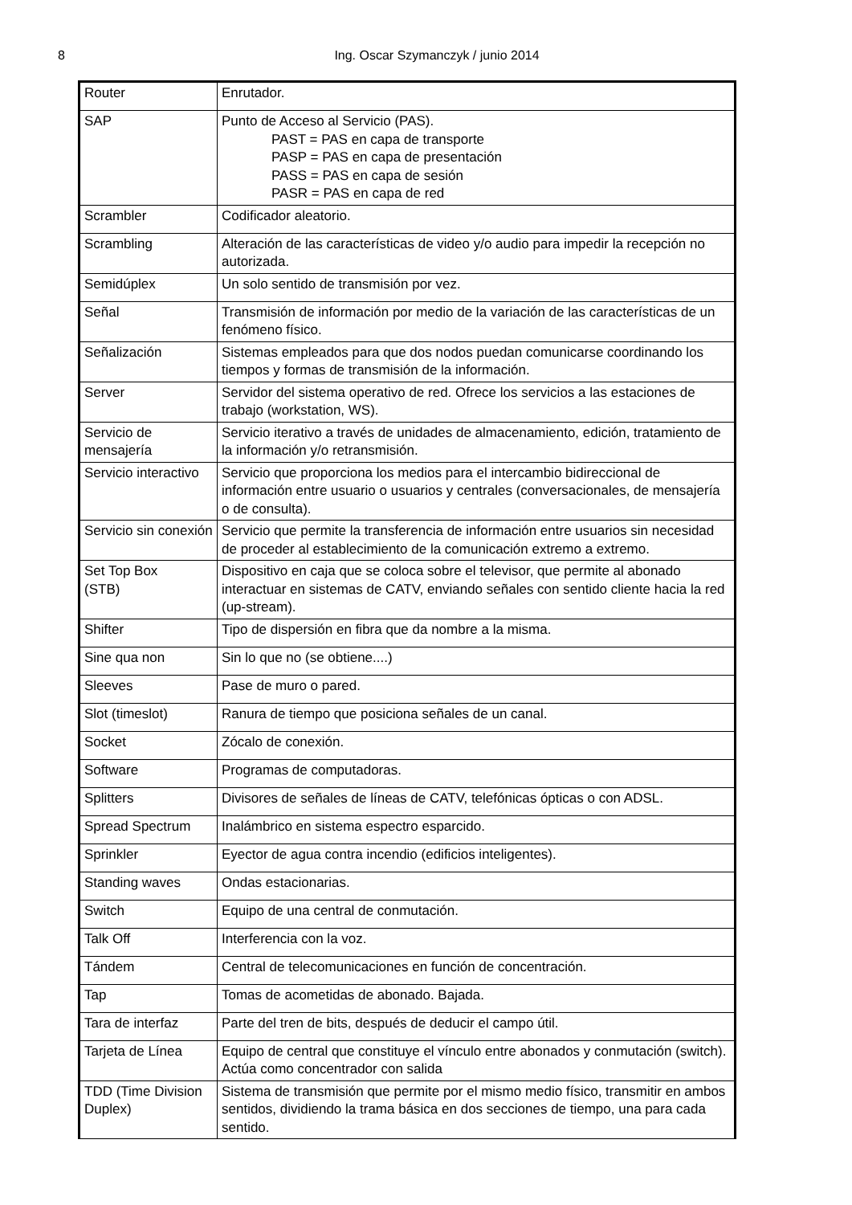8 Ing. Oscar Szymanczyk / junio 2014
| Router | Enrutador. |
| SAP | Punto de Acceso al Servicio (PAS). PAST = PAS en capa de transporte PASP = PAS en capa de presentación PASS = PAS en capa de sesión PASR = PAS en capa de red |
| Scrambler | Codificador aleatorio. |
| Scrambling | Alteración de las características de video y/o audio para impedir la recepción no autorizada. |
| Semidúplex | Un solo sentido de transmisión por vez. |
| Señal | Transmisión de información por medio de la variación de las características de un fenómeno físico. |
| Señalización | Sistemas empleados para que dos nodos puedan comunicarse coordinando los tiempos y formas de transmisión de la información. |
| Server | Servidor del sistema operativo de red. Ofrece los servicios a las estaciones de trabajo (workstation, WS). |
| Servicio de mensajería | Servicio iterativo a través de unidades de almacenamiento, edición, tratamiento de la información y/o retransmisión. |
| Servicio interactivo | Servicio que proporciona los medios para el intercambio bidireccional de información entre usuario o usuarios y centrales (conversacionales, de mensajería o de consulta). |
| Servicio sin conexión | Servicio que permite la transferencia de información entre usuarios sin necesidad de proceder al establecimiento de la comunicación extremo a extremo. |
| Set Top Box (STB) | Dispositivo en caja que se coloca sobre el televisor, que permite al abonado interactuar en sistemas de CATV, enviando señales con sentido cliente hacia la red (up-stream). |
| Shifter | Tipo de dispersión en fibra que da nombre a la misma. |
| Sine qua non | Sin lo que no (se obtiene....) |
| Sleeves | Pase de muro o pared. |
| Slot (timeslot) | Ranura de tiempo que posiciona señales de un canal. |
| Socket | Zócalo de conexión. |
| Software | Programas de computadoras. |
| Splitters | Divisores de señales de líneas de CATV, telefónicas ópticas o con ADSL. |
| Spread Spectrum | Inalámbrico en sistema espectro esparcido. |
| Sprinkler | Eyector de agua contra incendio (edificios inteligentes). |
| Standing waves | Ondas estacionarias. |
| Switch | Equipo de una central de conmutación. |
| Talk Off | Interferencia con la voz. |
| Tándem | Central de telecomunicaciones en función de concentración. |
| Tap | Tomas de acometidas de abonado. Bajada. |
| Tara de interfaz | Parte del tren de bits, después de deducir el campo útil. |
| Tarjeta de Línea | Equipo de central que constituye el vínculo entre abonados y conmutación (switch). Actúa como concentrador con salida |
| TDD (Time Division Duplex) | Sistema de transmisión que permite por el mismo medio físico, transmitir en ambos sentidos, dividiendo la trama básica en dos secciones de tiempo, una para cada sentido. |